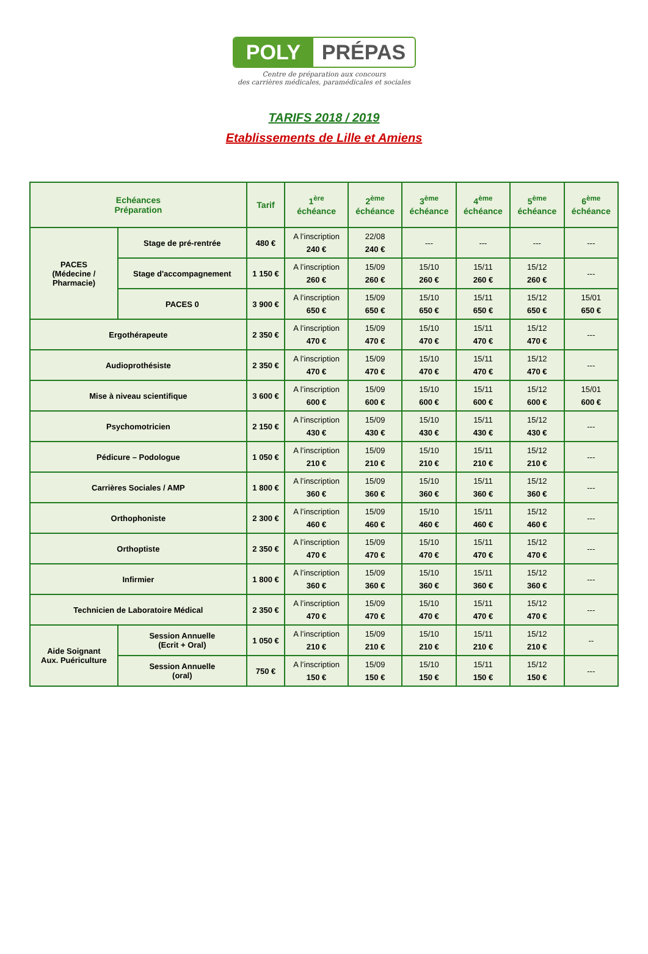POLY PRÉPAS
Centre de préparation aux concours
des carrières médicales, paramédicales et sociales
TARIFS 2018 / 2019
Etablissements de Lille et Amiens
| Echéances Préparation | | Tarif | 1<sup>ère</sup> échéance | 2<sup>ème</sup> échéance | 3<sup>ème</sup> échéance | 4<sup>ème</sup> échéance | 5<sup>ème</sup> échéance | 6<sup>ème</sup> échéance |
| --- | --- | --- | --- | --- | --- | --- | --- | --- |
| PACES (Médecine / Pharmacie) | Stage de pré-rentrée | 480 € | A l’inscription 240 € | 22/08 240 € | --- | --- | --- | --- |
| | Stage d'accompagnement | 1 150 € | A l’inscription 260 € | 15/09 260 € | 15/10 260 € | 15/11 260 € | 15/12 260 € | --- |
| | PACES 0 | 3 900 € | A l’inscription 650 € | 15/09 650 € | 15/10 650 € | 15/11 650 € | 15/12 650 € | 15/01 650 € |
| Ergothérapeute | | 2 350 € | A l’inscription 470 € | 15/09 470 € | 15/10 470 € | 15/11 470 € | 15/12 470 € | --- |
| Audioprothésiste | | 2 350 € | A l’inscription 470 € | 15/09 470 € | 15/10 470 € | 15/11 470 € | 15/12 470 € | --- |
| Mise à niveau scientifique | | 3 600 € | A l’inscription 600 € | 15/09 600 € | 15/10 600 € | 15/11 600 € | 15/12 600 € | 15/01 600 € |
| Psychomotricien | | 2 150 € | A l’inscription 430 € | 15/09 430 € | 15/10 430 € | 15/11 430 € | 15/12 430 € | --- |
| Pédicure – Podologue | | 1 050 € | A l’inscription 210 € | 15/09 210 € | 15/10 210 € | 15/11 210 € | 15/12 210 € | --- |
| Carrières Sociales / AMP | | 1 800 € | A l’inscription 360 € | 15/09 360 € | 15/10 360 € | 15/11 360 € | 15/12 360 € | --- |
| Orthophoniste | | 2 300 € | A l’inscription 460 € | 15/09 460 € | 15/10 460 € | 15/11 460 € | 15/12 460 € | --- |
| Orthoptiste | | 2 350 € | A l’inscription 470 € | 15/09 470 € | 15/10 470 € | 15/11 470 € | 15/12 470 € | --- |
| Infirmier | | 1 800 € | A l’inscription 360 € | 15/09 360 € | 15/10 360 € | 15/11 360 € | 15/12 360 € | --- |
| Technicien de Laboratoire Médical | | 2 350 € | A l’inscription 470 € | 15/09 470 € | 15/10 470 € | 15/11 470 € | 15/12 470 € | --- |
| Aide Soignant Aux. Puériculture | Session Annuelle (Ecrit + Oral) | 1 050 € | A l’inscription 210 € | 15/09 210 € | 15/10 210 € | 15/11 210 € | 15/12 210 € | -- |
| | Session Annuelle (oral) | 750 € | A l’inscription 150 € | 15/09 150 € | 15/10 150 € | 15/11 150 € | 15/12 150 € | --- |